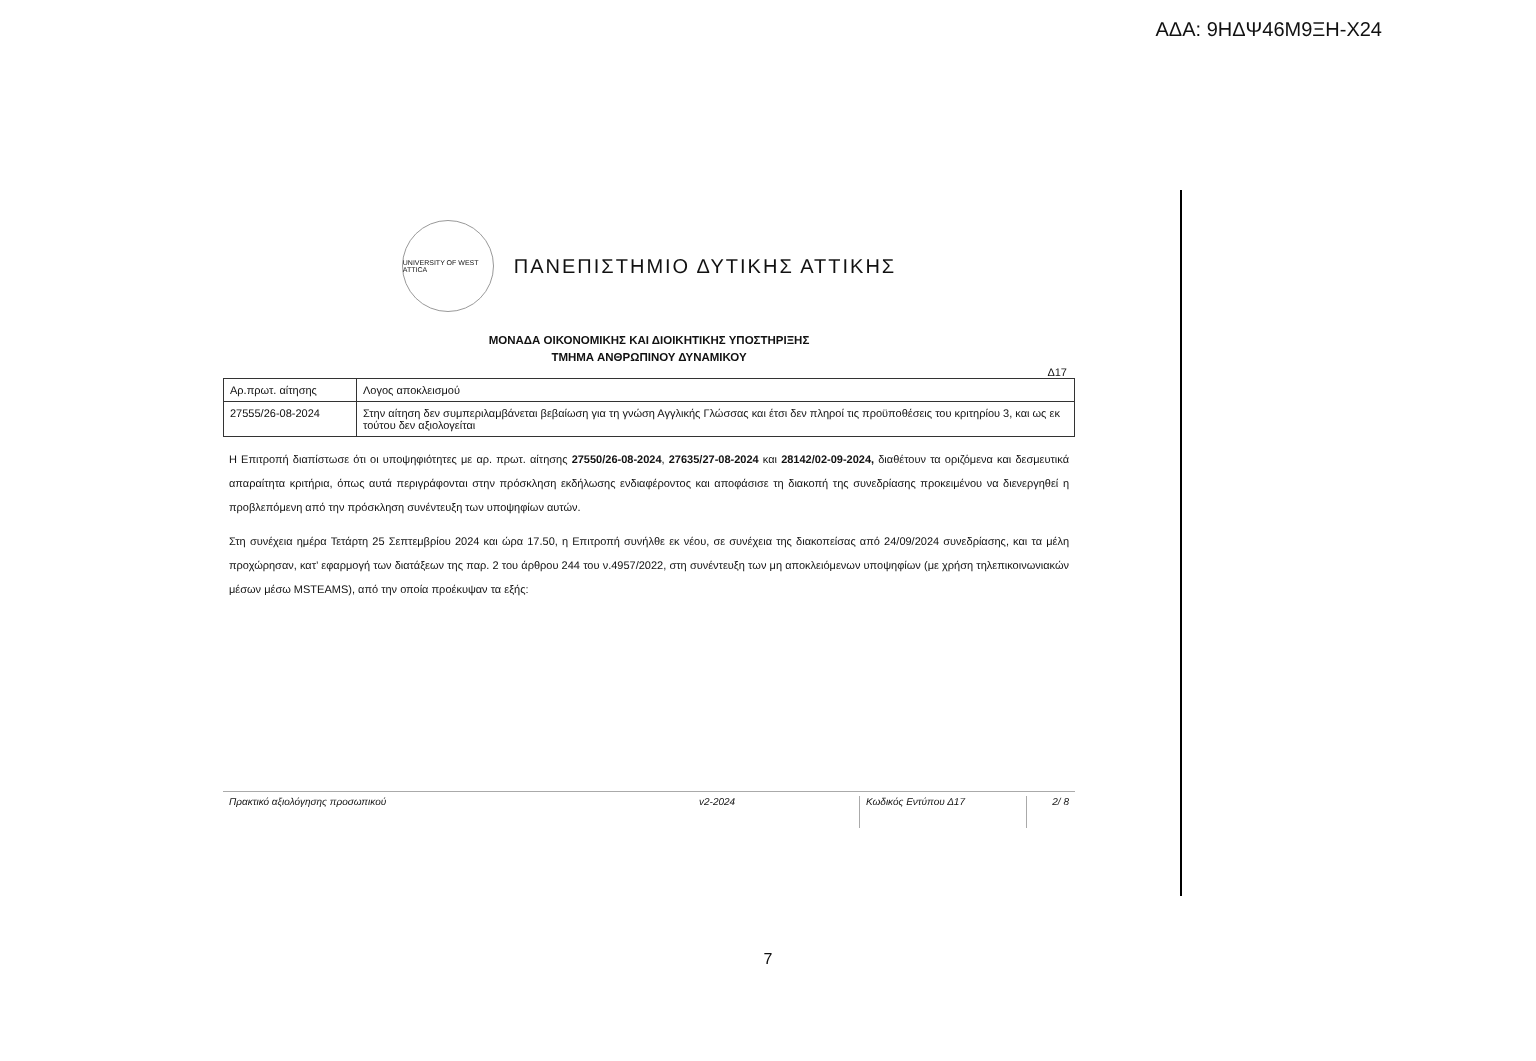ΑΔΑ: 9ΗΔΨ46Μ9ΞΗ-Χ24
UNIVERSITY OF WEST ATTICA
ΠΑΝΕΠΙΣΤΗΜΙΟ ΔΥΤΙΚΗΣ ΑΤΤΙΚΗΣ
ΜΟΝΑΔΑ ΟΙΚΟΝΟΜΙΚΗΣ ΚΑΙ ΔΙΟΙΚΗΤΙΚΗΣ ΥΠΟΣΤΗΡΙΞΗΣ
ΤΜΗΜΑ ΑΝΘΡΩΠΙΝΟΥ ΔΥΝΑΜΙΚΟΥ
Δ17
| Αρ.πρωτ. αίτησης | Λογος αποκλεισμού |
| 27555/26-08-2024 | Στην αίτηση δεν συμπεριλαμβάνεται βεβαίωση για τη γνώση Αγγλικής Γλώσσας και έτσι δεν πληροί τις προϋποθέσεις του κριτηρίου 3, και ως εκ τούτου δεν αξιολογείται |
Η Επιτροπή διαπίστωσε ότι οι υποψηφιότητες με αρ. πρωτ. αίτησης 27550/26-08-2024, 27635/27-08-2024 και 28142/02-09-2024, διαθέτουν τα οριζόμενα και δεσμευτικά απαραίτητα κριτήρια, όπως αυτά περιγράφονται στην πρόσκληση εκδήλωσης ενδιαφέροντος και αποφάσισε τη διακοπή της συνεδρίασης προκειμένου να διενεργηθεί η προβλεπόμενη από την πρόσκληση συνέντευξη των υποψηφίων αυτών.
Στη συνέχεια ημέρα Τετάρτη 25 Σεπτεμβρίου 2024 και ώρα 17.50, η Επιτροπή συνήλθε εκ νέου, σε συνέχεια της διακοπείσας από 24/09/2024 συνεδρίασης, και τα μέλη προχώρησαν, κατ’ εφαρμογή των διατάξεων της παρ. 2 του άρθρου 244 του ν.4957/2022, στη συνέντευξη των μη αποκλειόμενων υποψηφίων (με χρήση τηλεπικοινωνιακών μέσων μέσω MSTEAMS), από την οποία προέκυψαν τα εξής:
Πρακτικό αξιολόγησης προσωπικού v2-2024 Κωδικός Εντύπου Δ17 2/ 8
7